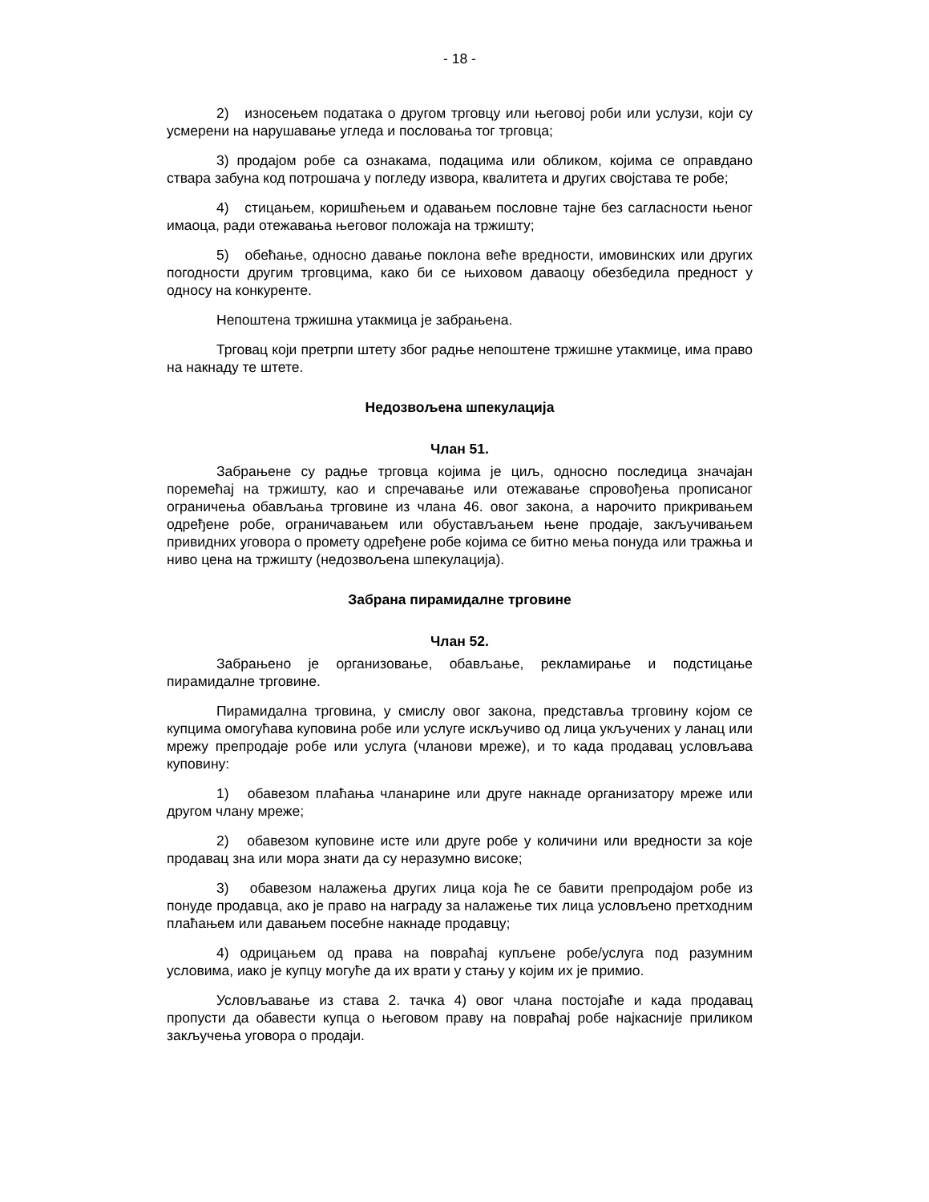- 18 -
2) износењем података о другом трговцу или његовој роби или услузи, који су усмерени на нарушавање угледа и пословања тог трговца;
3) продајом робе са ознакама, подацима или обликом, којима се оправдано ствара забуна код потрошача у погледу извора, квалитета и других својстава те робе;
4) стицањем, коришћењем и одавањем пословне тајне без сагласности њеног имаоца, ради отежавања његовог положаја на тржишту;
5) обећање, односно давање поклона веће вредности, имовинских или других погодности другим трговцима, како би се њиховом даваоцу обезбедила предност у односу на конкуренте.
Непоштена тржишна утакмица је забрањена.
Трговац који претрпи штету због радње непоштене тржишне утакмице, има право на накнаду те штете.
Недозвољена шпекулација
Члан 51.
Забрањене су радње трговца којима је циљ, односно последица значајан поремећај на тржишту, као и спречавање или отежавање спровођења прописаног ограничења обављања трговине из члана 46. овог закона, а нарочито прикривањем одређене робе, ограничавањем или обустављањем њене продаје, закључивањем привидних уговора о промету одређене робе којима се битно мења понуда или тражња и ниво цена на тржишту (недозвољена шпекулација).
Забрана пирамидалне трговине
Члан 52.
Забрањено је организовање, обављање, рекламирање и подстицање пирамидалне трговине.
Пирамидална трговина, у смислу овог закона, представља трговину којом се купцима омогућава куповина робе или услуге искључиво од лица укључених у ланац или мрежу препродаје робе или услуга (чланови мреже), и то када продавац условљава куповину:
1) обавезом плаћања чланарине или друге накнаде организатору мреже или другом члану мреже;
2) обавезом куповине исте или друге робе у количини или вредности за које продавац зна или мора знати да су неразумно високе;
3) обавезом налажења других лица која ће се бавити препродајом робе из понуде продавца, ако је право на награду за налажење тих лица условљено претходним плаћањем или давањем посебне накнаде продавцу;
4) одрицањем од права на повраћај купљене робе/услуга под разумним условима, иако је купцу могуће да их врати у стању у којим их је примио.
Условљавање из става 2. тачка 4) овог члана постојаће и када продавац пропусти да обавести купца о његовом праву на повраћај робе најкасније приликом закључења уговора о продаји.